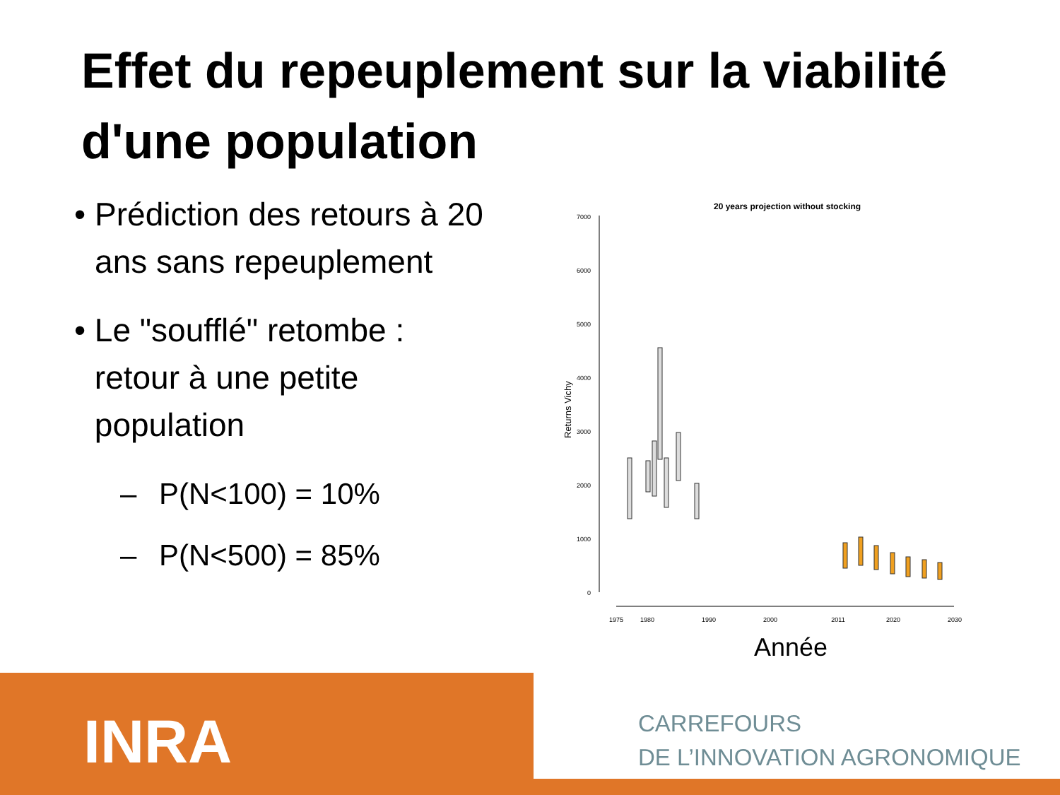Effet du repeuplement sur la viabilité d'une population
• Prédiction des retours à 20 ans sans repeuplement
• Le "soufflé" retombe : retour à une petite population
– P(N<100) = 10%
– P(N<500) = 85%
20 years projection without stocking
7000
6000
5000
4000
3000
2000
1000
0
Returns Vichy
1975
1980
1990
2000
2011
2020
2030
Année
INRA
CARREFOURS
DE L’INNOVATION AGRONOMIQUE